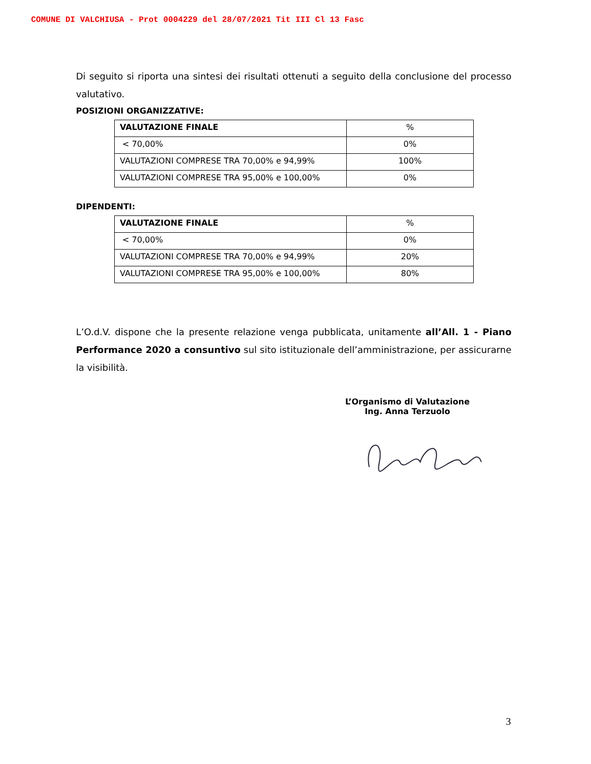COMUNE DI VALCHIUSA - Prot 0004229 del 28/07/2021 Tit III Cl 13 Fasc
Di seguito si riporta una sintesi dei risultati ottenuti a seguito della conclusione del processo valutativo.
POSIZIONI ORGANIZZATIVE:
| VALUTAZIONE FINALE | % |
| < 70,00% | 0% |
| VALUTAZIONI COMPRESE TRA 70,00% e 94,99% | 100% |
| VALUTAZIONI COMPRESE TRA 95,00% e 100,00% | 0% |
DIPENDENTI:
| VALUTAZIONE FINALE | % |
| < 70,00% | 0% |
| VALUTAZIONI COMPRESE TRA 70,00% e 94,99% | 20% |
| VALUTAZIONI COMPRESE TRA 95,00% e 100,00% | 80% |
L’O.d.V. dispone che la presente relazione venga pubblicata, unitamente all’All. 1 - Piano Performance 2020 a consuntivo sul sito istituzionale dell’amministrazione, per assicurarne la visibilità.
L’Organismo di Valutazione
Ing. Anna Terzuolo
3